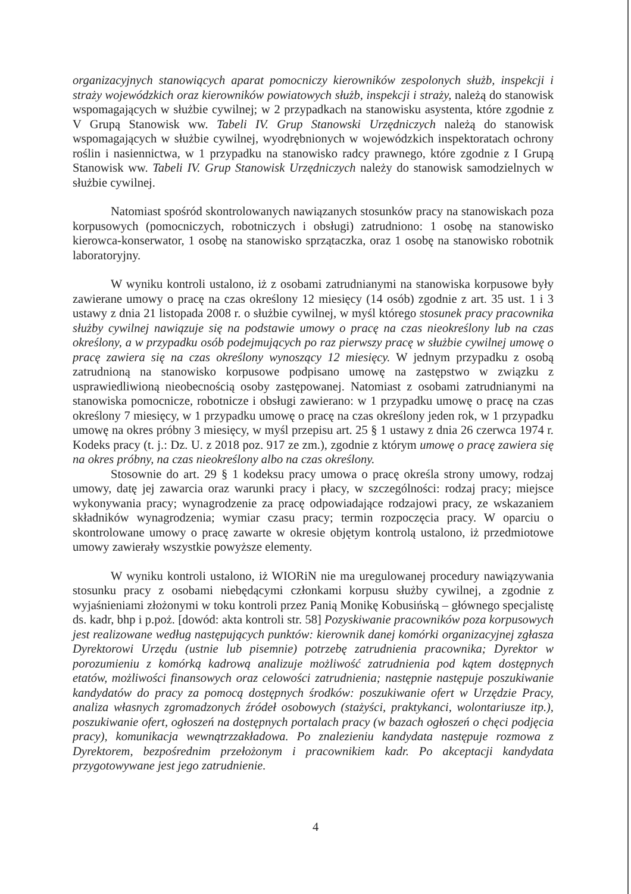organizacyjnych stanowiących aparat pomocniczy kierowników zespolonych służb, inspekcji i straży wojewódzkich oraz kierowników powiatowych służb, inspekcji i straży, należą do stanowisk wspomagających w służbie cywilnej; w 2 przypadkach na stanowisku asystenta, które zgodnie z V Grupą Stanowisk ww. Tabeli IV. Grup Stanowski Urzędniczych należą do stanowisk wspomagających w służbie cywilnej, wyodrębnionych w wojewódzkich inspektoratach ochrony roślin i nasiennictwa, w 1 przypadku na stanowisko radcy prawnego, które zgodnie z I Grupą Stanowisk ww. Tabeli IV. Grup Stanowisk Urzędniczych należy do stanowisk samodzielnych w służbie cywilnej.
Natomiast spośród skontrolowanych nawiązanych stosunków pracy na stanowiskach poza korpusowych (pomocniczych, robotniczych i obsługi) zatrudniono: 1 osobę na stanowisko kierowca-konserwator, 1 osobę na stanowisko sprzątaczka, oraz 1 osobę na stanowisko robotnik laboratoryjny.
W wyniku kontroli ustalono, iż z osobami zatrudnianymi na stanowiska korpusowe były zawierane umowy o pracę na czas określony 12 miesięcy (14 osób) zgodnie z art. 35 ust. 1 i 3 ustawy z dnia 21 listopada 2008 r. o służbie cywilnej, w myśl którego stosunek pracy pracownika służby cywilnej nawiązuje się na podstawie umowy o pracę na czas nieokreślony lub na czas określony, a w przypadku osób podejmujących po raz pierwszy pracę w służbie cywilnej umowę o pracę zawiera się na czas określony wynoszący 12 miesięcy. W jednym przypadku z osobą zatrudnioną na stanowisko korpusowe podpisano umowę na zastępstwo w związku z usprawiedliwioną nieobecnością osoby zastępowanej. Natomiast z osobami zatrudnianymi na stanowiska pomocnicze, robotnicze i obsługi zawierano: w 1 przypadku umowę o pracę na czas określony 7 miesięcy, w 1 przypadku umowę o pracę na czas określony jeden rok, w 1 przypadku umowę na okres próbny 3 miesięcy, w myśl przepisu art. 25 § 1 ustawy z dnia 26 czerwca 1974 r. Kodeks pracy (t. j.: Dz. U. z 2018 poz. 917 ze zm.), zgodnie z którym umowę o pracę zawiera się na okres próbny, na czas nieokreślony albo na czas określony.
Stosownie do art. 29 § 1 kodeksu pracy umowa o pracę określa strony umowy, rodzaj umowy, datę jej zawarcia oraz warunki pracy i płacy, w szczególności: rodzaj pracy; miejsce wykonywania pracy; wynagrodzenie za pracę odpowiadające rodzajowi pracy, ze wskazaniem składników wynagrodzenia; wymiar czasu pracy; termin rozpoczęcia pracy. W oparciu o skontrolowane umowy o pracę zawarte w okresie objętym kontrolą ustalono, iż przedmiotowe umowy zawierały wszystkie powyższe elementy.
W wyniku kontroli ustalono, iż WIORiN nie ma uregulowanej procedury nawiązywania stosunku pracy z osobami niebędącymi członkami korpusu służby cywilnej, a zgodnie z wyjaśnieniami złożonymi w toku kontroli przez Panią Monikę Kobusińską – głównego specjalistę ds. kadr, bhp i p.poż. [dowód: akta kontroli str. 58] Pozyskiwanie pracowników poza korpusowych jest realizowane według następujących punktów: kierownik danej komórki organizacyjnej zgłasza Dyrektorowi Urzędu (ustnie lub pisemnie) potrzebę zatrudnienia pracownika; Dyrektor w porozumieniu z komórką kadrową analizuje możliwość zatrudnienia pod kątem dostępnych etatów, możliwości finansowych oraz celowości zatrudnienia; następnie następuje poszukiwanie kandydatów do pracy za pomocą dostępnych środków: poszukiwanie ofert w Urzędzie Pracy, analiza własnych zgromadzonych źródeł osobowych (stażyści, praktykanci, wolontariusze itp.), poszukiwanie ofert, ogłoszeń na dostępnych portalach pracy (w bazach ogłoszeń o chęci podjęcia pracy), komunikacja wewnątrzzakładowa. Po znalezieniu kandydata następuje rozmowa z Dyrektorem, bezpośrednim przełożonym i pracownikiem kadr. Po akceptacji kandydata przygotowywane jest jego zatrudnienie.
4